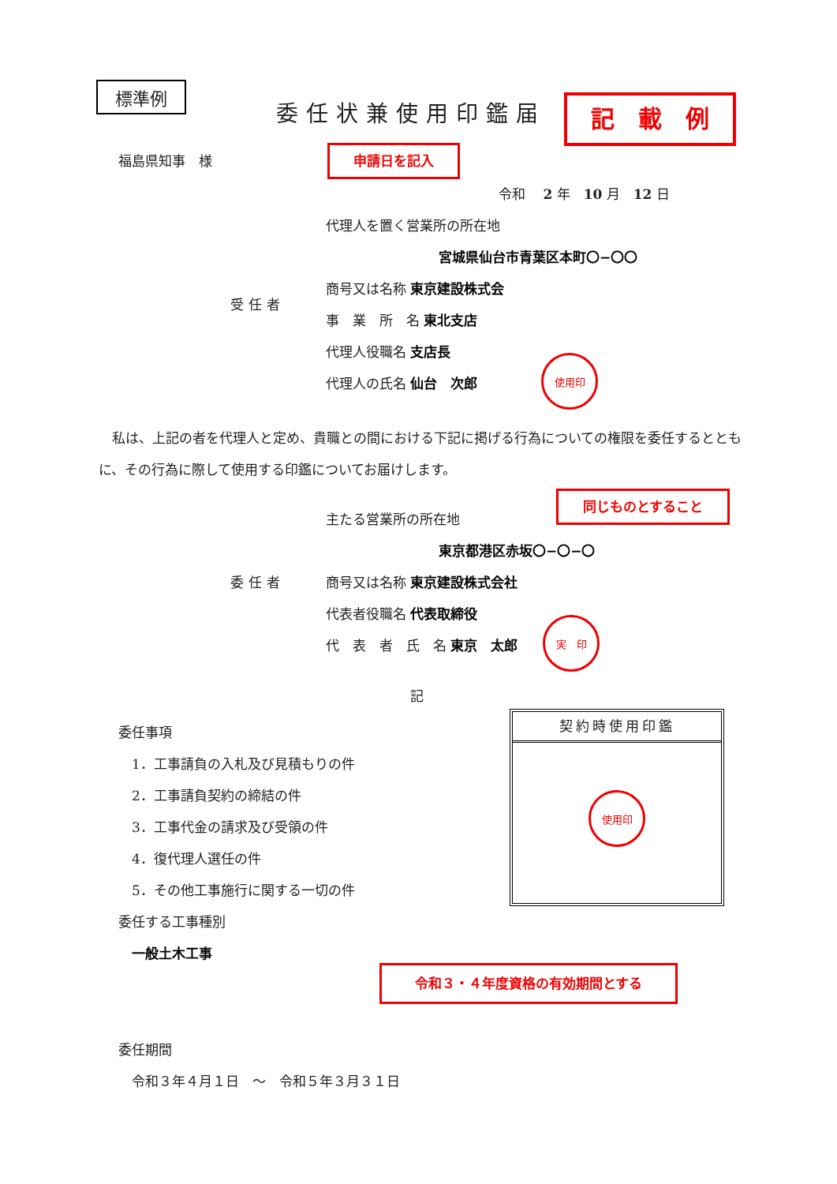標準例
委任状兼使用印鑑届 記　載　例
福島県知事　様 申請日を記入
令和　 2 年　10 月　12 日
代理人を置く営業所の所在地
宮城県仙台市青葉区本町〇−〇〇
受任者
商号又は名称 東京建設株式会
事　業　所　名 東北支店
代理人役職名 支店長
代理人の氏名 仙台　次郎
使用印
　私は、上記の者を代理人と定め、貴職との間における下記に掲げる行為についての権限を委任するとともに、その行為に際して使用する印鑑についてお届けします。
同じものとすること
主たる営業所の所在地
東京都港区赤坂〇−〇−〇
委任者 商号又は名称 東京建設株式会社
代表者役職名 代表取締役
代　表　者　氏　名 東京　太郎
実　印
記
委任事項
　1．工事請負の入札及び見積もりの件
　2．工事請負契約の締結の件
　3．工事代金の請求及び受領の件
　4．復代理人選任の件
　5．その他工事施行に関する一切の件
委任する工事種別
　一般土木工事
契約時使用印鑑
使用印
令和３・４年度資格の有効期間とする
委任期間
　令和３年４月１日　～　令和５年３月３１日